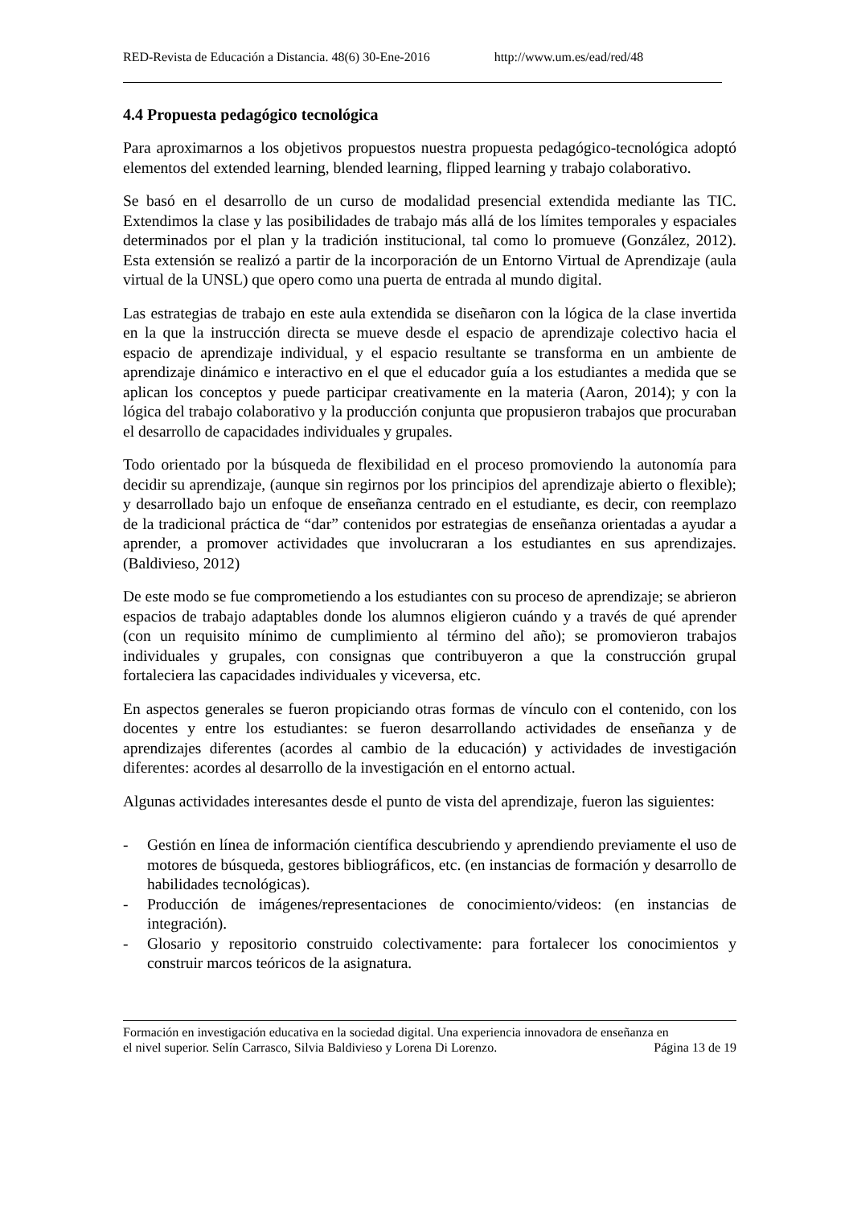RED-Revista de Educación a Distancia. 48(6) 30-Ene-2016 http://www.um.es/ead/red/48
4.4 Propuesta pedagógico tecnológica
Para aproximarnos a los objetivos propuestos nuestra propuesta pedagógico-tecnológica adoptó elementos del extended learning, blended learning, flipped learning y trabajo colaborativo.
Se basó en el desarrollo de un curso de modalidad presencial extendida mediante las TIC. Extendimos la clase y las posibilidades de trabajo más allá de los límites temporales y espaciales determinados por el plan y la tradición institucional, tal como lo promueve (González, 2012). Esta extensión se realizó a partir de la incorporación de un Entorno Virtual de Aprendizaje (aula virtual de la UNSL) que opero como una puerta de entrada al mundo digital.
Las estrategias de trabajo en este aula extendida se diseñaron con la lógica de la clase invertida en la que la instrucción directa se mueve desde el espacio de aprendizaje colectivo hacia el espacio de aprendizaje individual, y el espacio resultante se transforma en un ambiente de aprendizaje dinámico e interactivo en el que el educador guía a los estudiantes a medida que se aplican los conceptos y puede participar creativamente en la materia (Aaron, 2014); y con la lógica del trabajo colaborativo y la producción conjunta que propusieron trabajos que procuraban el desarrollo de capacidades individuales y grupales.
Todo orientado por la búsqueda de flexibilidad en el proceso promoviendo la autonomía para decidir su aprendizaje, (aunque sin regirnos por los principios del aprendizaje abierto o flexible); y desarrollado bajo un enfoque de enseñanza centrado en el estudiante, es decir, con reemplazo de la tradicional práctica de “dar” contenidos por estrategias de enseñanza orientadas a ayudar a aprender, a promover actividades que involucraran a los estudiantes en sus aprendizajes. (Baldivieso, 2012)
De este modo se fue comprometiendo a los estudiantes con su proceso de aprendizaje; se abrieron espacios de trabajo adaptables donde los alumnos eligieron cuándo y a través de qué aprender (con un requisito mínimo de cumplimiento al término del año); se promovieron trabajos individuales y grupales, con consignas que contribuyeron a que la construcción grupal fortaleciera las capacidades individuales y viceversa, etc.
En aspectos generales se fueron propiciando otras formas de vínculo con el contenido, con los docentes y entre los estudiantes: se fueron desarrollando actividades de enseñanza y de aprendizajes diferentes (acordes al cambio de la educación) y actividades de investigación diferentes: acordes al desarrollo de la investigación en el entorno actual.
Algunas actividades interesantes desde el punto de vista del aprendizaje, fueron las siguientes:
- Gestión en línea de información científica descubriendo y aprendiendo previamente el uso de motores de búsqueda, gestores bibliográficos, etc. (en instancias de formación y desarrollo de habilidades tecnológicas).
- Producción de imágenes/representaciones de conocimiento/videos: (en instancias de integración).
- Glosario y repositorio construido colectivamente: para fortalecer los conocimientos y construir marcos teóricos de la asignatura.
Formación en investigación educativa en la sociedad digital. Una experiencia innovadora de enseñanza en
el nivel superior. Selín Carrasco, Silvia Baldivieso y Lorena Di Lorenzo. Página 13 de 19